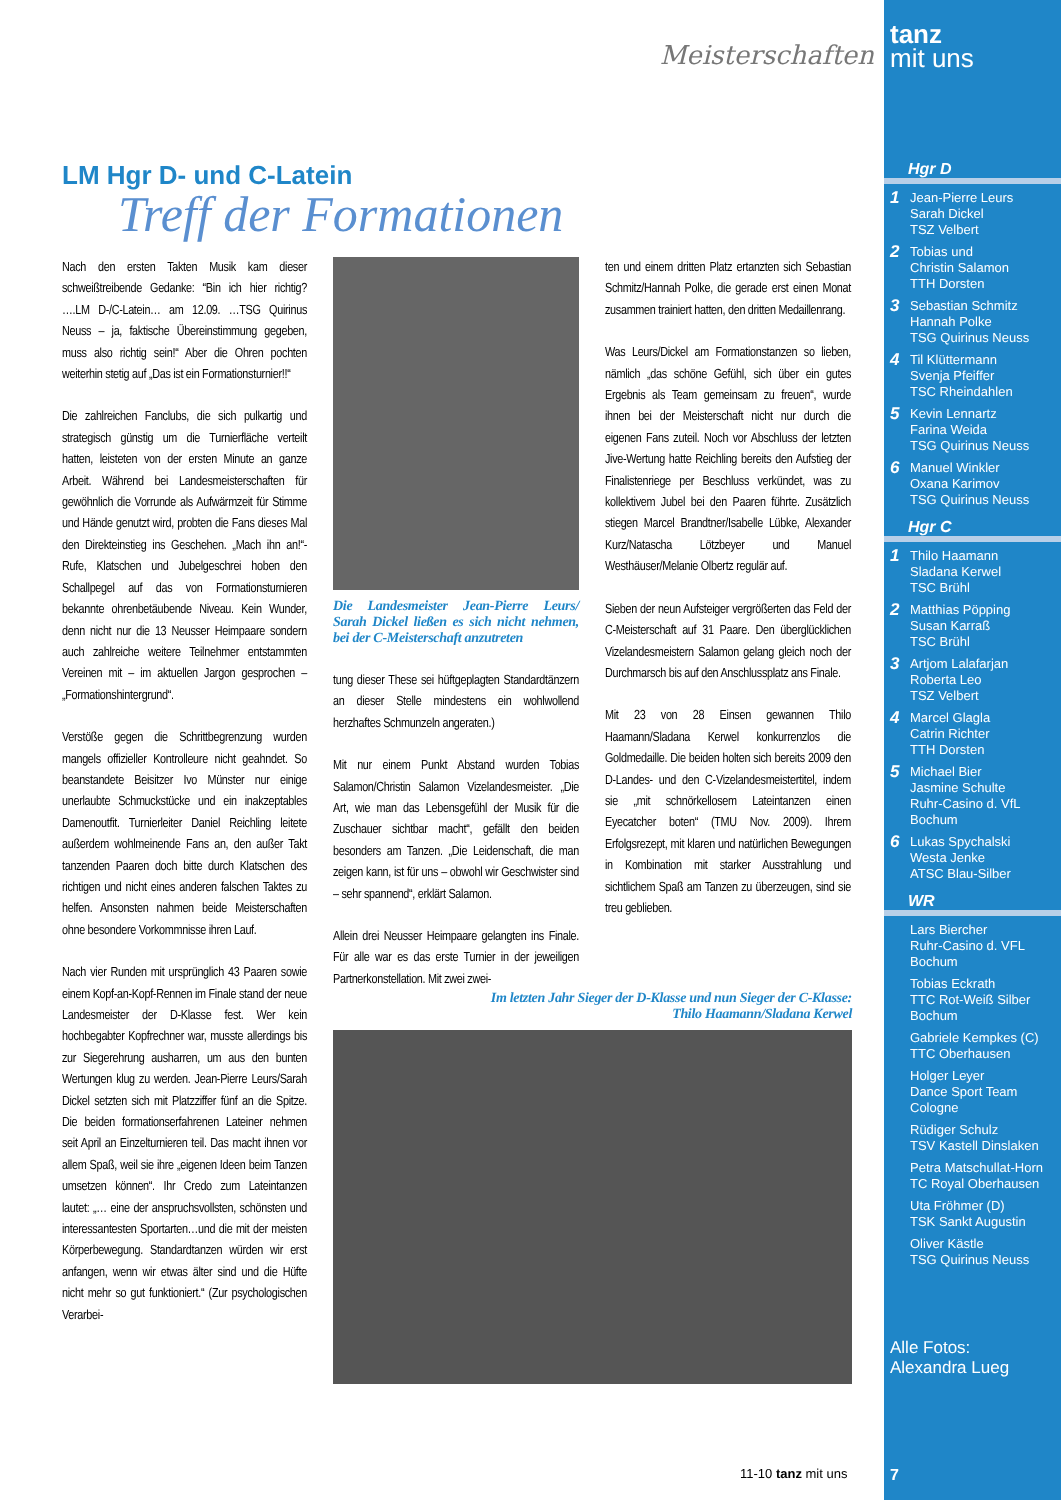Meisterschaften
LM Hgr D- und C-Latein
Treff der Formationen
Nach den ersten Takten Musik kam dieser schweißtreibende Gedanke: “Bin ich hier richtig? ….LM D-/C-Latein… am 12.09. …TSG Quirinus Neuss – ja, faktische Übereinstimmung gegeben, muss also richtig sein!“ Aber die Ohren pochten weiterhin stetig auf „Das ist ein Formationsturnier!!“
Die zahlreichen Fanclubs, die sich pulkartig und strategisch günstig um die Turnierfläche verteilt hatten, leisteten von der ersten Minute an ganze Arbeit. Während bei Landesmeisterschaften für gewöhnlich die Vorrunde als Aufwärmzeit für Stimme und Hände genutzt wird, probten die Fans dieses Mal den Direkteinstieg ins Geschehen. „Mach ihn an!“-Rufe, Klatschen und Jubelgeschrei hoben den Schallpegel auf das von Formationsturnieren bekannte ohrenbetäubende Niveau. Kein Wunder, denn nicht nur die 13 Neusser Heimpaare sondern auch zahlreiche weitere Teilnehmer entstammten Vereinen mit – im aktuellen Jargon gesprochen – „Formationshintergrund“.
Verstöße gegen die Schrittbegrenzung wurden mangels offizieller Kontrolleure nicht geahndet. So beanstandete Beisitzer Ivo Münster nur einige unerlaubte Schmuckstücke und ein inakzeptables Damenoutfit. Turnierleiter Daniel Reichling leitete außerdem wohlmeinende Fans an, den außer Takt tanzenden Paaren doch bitte durch Klatschen des richtigen und nicht eines anderen falschen Taktes zu helfen. Ansonsten nahmen beide Meisterschaften ohne besondere Vorkommnisse ihren Lauf.
Nach vier Runden mit ursprünglich 43 Paaren sowie einem Kopf-an-Kopf-Rennen im Finale stand der neue Landesmeister der D-Klasse fest. Wer kein hochbegabter Kopfrechner war, musste allerdings bis zur Siegerehrung ausharren, um aus den bunten Wertungen klug zu werden. Jean-Pierre Leurs/Sarah Dickel setzten sich mit Platzziffer fünf an die Spitze. Die beiden formationserfahrenen Lateiner nehmen seit April an Einzelturnieren teil. Das macht ihnen vor allem Spaß, weil sie ihre „eigenen Ideen beim Tanzen umsetzen können“. Ihr Credo zum Lateintanzen lautet: „… eine der anspruchsvollsten, schönsten und interessantesten Sportarten…und die mit der meisten Körperbewegung. Standardtanzen würden wir erst anfangen, wenn wir etwas älter sind und die Hüfte nicht mehr so gut funktioniert.“ (Zur psychologischen Verarbei-
Die Landesmeister Jean-Pierre Leurs/ Sarah Dickel ließen es sich nicht nehmen, bei der C-Meisterschaft anzutreten
tung dieser These sei hüftgeplagten Standardtänzern an dieser Stelle mindestens ein wohlwollend herzhaftes Schmunzeln angeraten.)
Mit nur einem Punkt Abstand wurden Tobias Salamon/Christin Salamon Vizelandesmeister. „Die Art, wie man das Lebensgefühl der Musik für die Zuschauer sichtbar macht“, gefällt den beiden besonders am Tanzen. „Die Leidenschaft, die man zeigen kann, ist für uns – obwohl wir Geschwister sind – sehr spannend“, erklärt Salamon.
Allein drei Neusser Heimpaare gelangten ins Finale. Für alle war es das erste Turnier in der jeweiligen Partnerkonstellation. Mit zwei zwei-
ten und einem dritten Platz ertanzten sich Sebastian Schmitz/Hannah Polke, die gerade erst einen Monat zusammen trainiert hatten, den dritten Medaillenrang.
Was Leurs/Dickel am Formationstanzen so lieben, nämlich „das schöne Gefühl, sich über ein gutes Ergebnis als Team gemeinsam zu freuen“, wurde ihnen bei der Meisterschaft nicht nur durch die eigenen Fans zuteil. Noch vor Abschluss der letzten Jive-Wertung hatte Reichling bereits den Aufstieg der Finalistenriege per Beschluss verkündet, was zu kollektivem Jubel bei den Paaren führte. Zusätzlich stiegen Marcel Brandtner/Isabelle Lübke, Alexander Kurz/Natascha Lötzbeyer und Manuel Westhäuser/Melanie Olbertz regulär auf.
Sieben der neun Aufsteiger vergrößerten das Feld der C-Meisterschaft auf 31 Paare. Den überglücklichen Vizelandesmeistern Salamon gelang gleich noch der Durchmarsch bis auf den Anschlussplatz ans Finale.
Mit 23 von 28 Einsen gewannen Thilo Haamann/Sladana Kerwel konkurrenzlos die Goldmedaille. Die beiden holten sich bereits 2009 den D-Landes- und den C-Vizelandesmeistertitel, indem sie „mit schnörkellosem Lateintanzen einen Eyecatcher boten“ (TMU Nov. 2009). Ihrem Erfolgsrezept, mit klaren und natürlichen Bewegungen in Kombination mit starker Ausstrahlung und sichtlichem Spaß am Tanzen zu überzeugen, sind sie treu geblieben.
Im letzten Jahr Sieger der D-Klasse und nun Sieger der C-Klasse:
Thilo Haamann/Sladana Kerwel
11-10 tanz mit uns
tanz
mit uns
Hgr D
1 Jean-Pierre Leurs
Sarah Dickel
TSZ Velbert
2 Tobias und
Christin Salamon
TTH Dorsten
3 Sebastian Schmitz
Hannah Polke
TSG Quirinus Neuss
4 Til Klüttermann
Svenja Pfeiffer
TSC Rheindahlen
5 Kevin Lennartz
Farina Weida
TSG Quirinus Neuss
6 Manuel Winkler
Oxana Karimov
TSG Quirinus Neuss
Hgr C
1 Thilo Haamann
Sladana Kerwel
TSC Brühl
2 Matthias Pöpping
Susan Karraß
TSC Brühl
3 Artjom Lalafarjan
Roberta Leo
TSZ Velbert
4 Marcel Glagla
Catrin Richter
TTH Dorsten
5 Michael Bier
Jasmine Schulte
Ruhr-Casino d. VfL
Bochum
6 Lukas Spychalski
Westa Jenke
ATSC Blau-Silber
WR
Lars Biercher
Ruhr-Casino d. VFL
Bochum
Tobias Eckrath
TTC Rot-Weiß Silber
Bochum
Gabriele Kempkes (C)
TTC Oberhausen
Holger Leyer
Dance Sport Team
Cologne
Rüdiger Schulz
TSV Kastell Dinslaken
Petra Matschullat-Horn
TC Royal Oberhausen
Uta Fröhmer (D)
TSK Sankt Augustin
Oliver Kästle
TSG Quirinus Neuss
Alle Fotos:
Alexandra Lueg
7